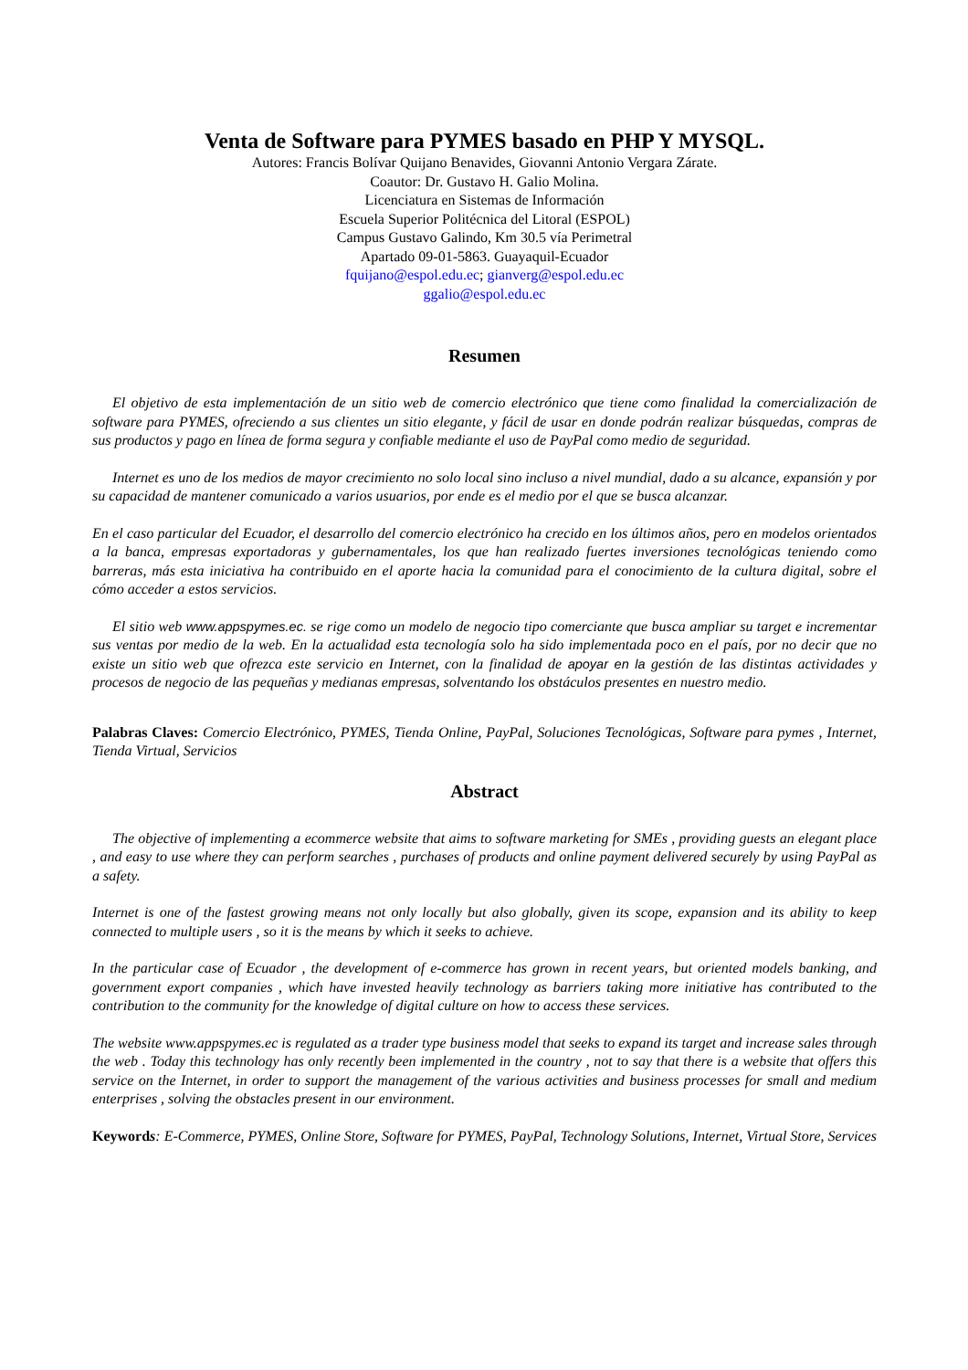Venta de Software para PYMES basado en PHP Y MYSQL.
Autores: Francis Bolívar Quijano Benavides, Giovanni Antonio Vergara Zárate.
Coautor: Dr. Gustavo H. Galio Molina.
Licenciatura en Sistemas de Información
Escuela Superior Politécnica del Litoral (ESPOL)
Campus Gustavo Galindo, Km 30.5 vía Perimetral
Apartado 09-01-5863. Guayaquil-Ecuador
fquijano@espol.edu.ec; gianverg@espol.edu.ec
ggalio@espol.edu.ec
Resumen
El objetivo de esta implementación de un sitio web de comercio electrónico que tiene como finalidad la comercialización de software para PYMES, ofreciendo a sus clientes un sitio elegante, y fácil de usar en donde podrán realizar búsquedas, compras de sus productos y pago en línea de forma segura y confiable mediante el uso de PayPal como medio de seguridad.
Internet es uno de los medios de mayor crecimiento no solo local sino incluso a nivel mundial, dado a su alcance, expansión y por su capacidad de mantener comunicado a varios usuarios, por ende es el medio por el que se busca alcanzar.
En el caso particular del Ecuador, el desarrollo del comercio electrónico ha crecido en los últimos años, pero en modelos orientados a la banca, empresas exportadoras y gubernamentales, los que han realizado fuertes inversiones tecnológicas teniendo como barreras, más esta iniciativa ha contribuido en el aporte hacia la comunidad para el conocimiento de la cultura digital, sobre el cómo acceder a estos servicios.
El sitio web www.appspymes.ec. se rige como un modelo de negocio tipo comerciante que busca ampliar su target e incrementar sus ventas por medio de la web. En la actualidad esta tecnología solo ha sido implementada poco en el país, por no decir que no existe un sitio web que ofrezca este servicio en Internet, con la finalidad de apoyar en la gestión de las distintas actividades y procesos de negocio de las pequeñas y medianas empresas, solventando los obstáculos presentes en nuestro medio.
Palabras Claves: Comercio Electrónico, PYMES, Tienda Online, PayPal, Soluciones Tecnológicas, Software para pymes , Internet, Tienda Virtual, Servicios
Abstract
The objective of implementing a ecommerce website that aims to software marketing for SMEs , providing guests an elegant place , and easy to use where they can perform searches , purchases of products and online payment delivered securely by using PayPal as a safety.
Internet is one of the fastest growing means not only locally but also globally, given its scope, expansion and its ability to keep connected to multiple users , so it is the means by which it seeks to achieve.
In the particular case of Ecuador , the development of e-commerce has grown in recent years, but oriented models banking, and government export companies , which have invested heavily technology as barriers taking more initiative has contributed to the contribution to the community for the knowledge of digital culture on how to access these services.
The website www.appspymes.ec is regulated as a trader type business model that seeks to expand its target and increase sales through the web . Today this technology has only recently been implemented in the country , not to say that there is a website that offers this service on the Internet, in order to support the management of the various activities and business processes for small and medium enterprises , solving the obstacles present in our environment.
Keyword s: E-Commerce, PYMES, Online Store, Software for PYMES, PayPal, Technology Solutions, Internet, Virtual Store, Services